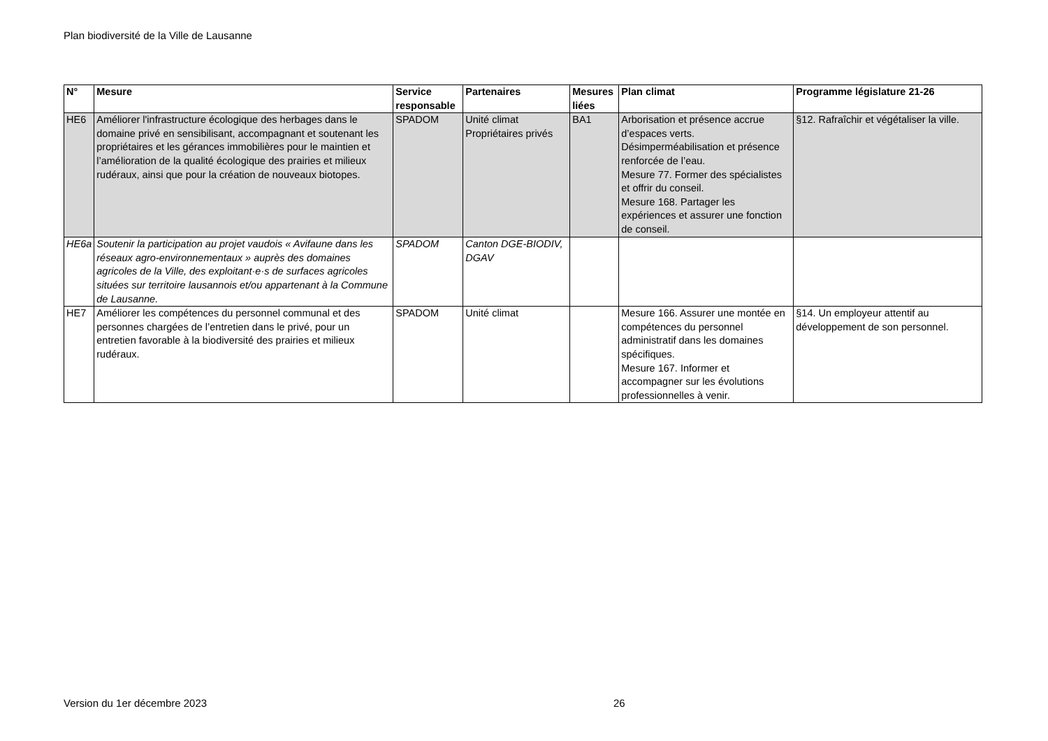Plan biodiversité de la Ville de Lausanne
| N° | Mesure | Service responsable | Partenaires | Mesures liées | Plan climat | Programme législature 21-26 |
| --- | --- | --- | --- | --- | --- | --- |
| HE6 | Améliorer l'infrastructure écologique des herbages dans le domaine privé en sensibilisant, accompagnant et soutenant les propriétaires et les gérances immobilières pour le maintien et l’amélioration de la qualité écologique des prairies et milieux rudéraux, ainsi que pour la création de nouveaux biotopes. | SPADOM | Unité climat Propriétaires privés | BA1 | Arborisation et présence accrue d’espaces verts. Désimperméabilisation et présence renforcée de l’eau. Mesure 77. Former des spécialistes et offrir du conseil. Mesure 168. Partager les expériences et assurer une fonction de conseil. | §12. Rafraîchir et végétaliser la ville. |
| HE6a | Soutenir la participation au projet vaudois « Avifaune dans les réseaux agro-environnementaux » auprès des domaines agricoles de la Ville, des exploitant·e·s de surfaces agricoles situées sur territoire lausannois et/ou appartenant à la Commune de Lausanne. | SPADOM | Canton DGE-BIODIV, DGAV | | | |
| HE7 | Améliorer les compétences du personnel communal et des personnes chargées de l’entretien dans le privé, pour un entretien favorable à la biodiversité des prairies et milieux rudéraux. | SPADOM | Unité climat | | Mesure 166. Assurer une montée en compétences du personnel administratif dans les domaines spécifiques. Mesure 167. Informer et accompagner sur les évolutions professionnelles à venir. | §14. Un employeur attentif au développement de son personnel. |
Version du 1er décembre 2023 26